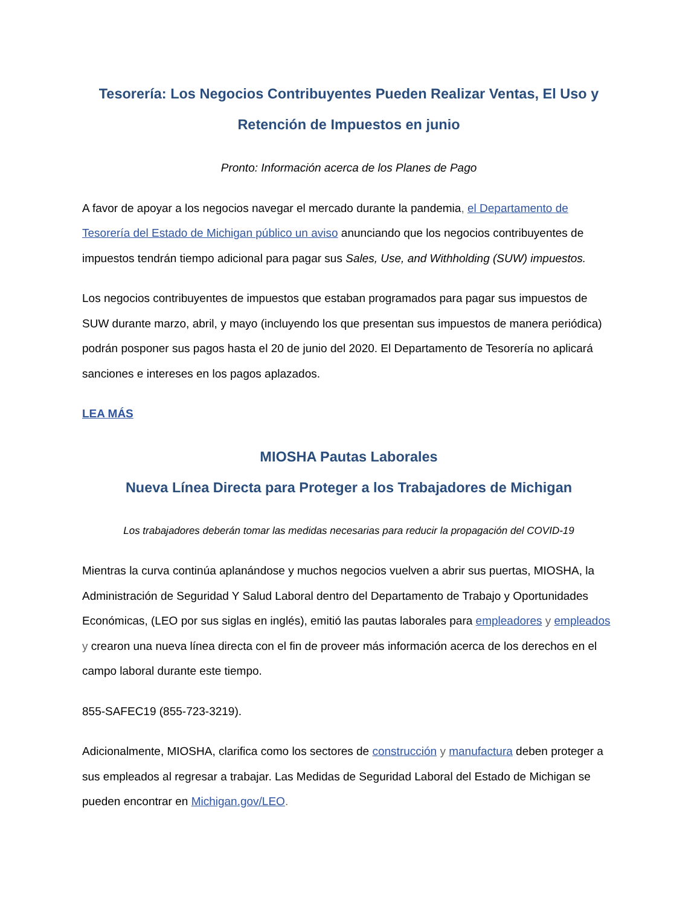Tesorería: Los Negocios Contribuyentes Pueden Realizar Ventas, El Uso y Retención de Impuestos en junio
Pronto: Información acerca de los Planes de Pago
A favor de apoyar a los negocios navegar el mercado durante la pandemia, el Departamento de Tesorería del Estado de Michigan público un aviso anunciando que los negocios contribuyentes de impuestos tendrán tiempo adicional para pagar sus Sales, Use, and Withholding (SUW) impuestos.
Los negocios contribuyentes de impuestos que estaban programados para pagar sus impuestos de SUW durante marzo, abril, y mayo (incluyendo los que presentan sus impuestos de manera periódica) podrán posponer sus pagos hasta el 20 de junio del 2020. El Departamento de Tesorería no aplicará sanciones e intereses en los pagos aplazados.
LEA MÁS
MIOSHA Pautas Laborales
Nueva Línea Directa para Proteger a los Trabajadores de Michigan
Los trabajadores deberán tomar las medidas necesarias para reducir la propagación del COVID-19
Mientras la curva continúa aplanándose y muchos negocios vuelven a abrir sus puertas, MIOSHA, la Administración de Seguridad Y Salud Laboral dentro del Departamento de Trabajo y Oportunidades Económicas, (LEO por sus siglas en inglés), emitió las pautas laborales para empleadores y empleados y crearon una nueva línea directa con el fin de proveer más información acerca de los derechos en el campo laboral durante este tiempo.
855-SAFEC19 (855-723-3219).
Adicionalmente, MIOSHA, clarifica como los sectores de construcción y manufactura deben proteger a sus empleados al regresar a trabajar. Las Medidas de Seguridad Laboral del Estado de Michigan se pueden encontrar en Michigan.gov/LEO.